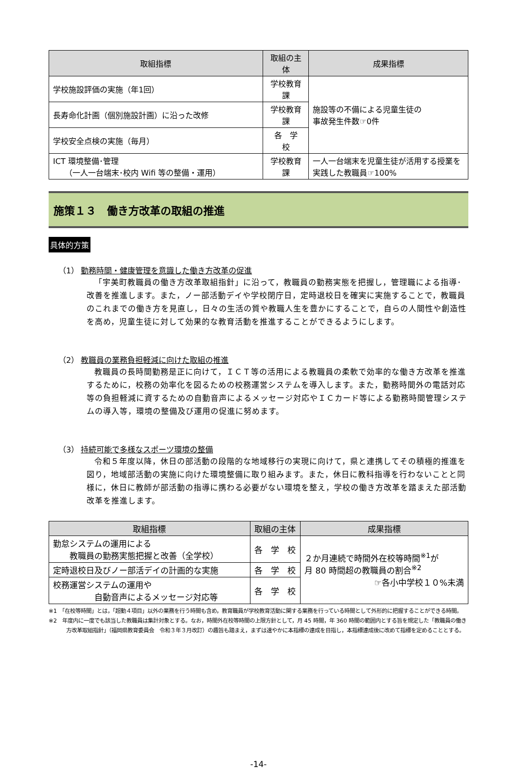| 取組指標 | 取組の主体 | 成果指標 |
| --- | --- | --- |
| 学校施設評価の実施（年1回） | 学校教育課 | 施設等の不備による児童生徒の 事故発生件数☞0件 |
| 長寿命化計画（個別施設計画）に沿った改修 | 学校教育課 | |
| 学校安全点検の実施（毎月） | 各 学 校 | |
| ICT 環境整備･管理 （一人一台端末･校内 Wifi 等の整備・運用） | 学校教育課 | 一人一台端末を児童生徒が活用する授業を実践した教職員☞100% |
施策１３　働き方改革の取組の推進
具体的方策
（1） 勤務時間・健康管理を意識した働き方改革の促進
「宇美町教職員の働き方改革取組指針」に沿って，教職員の勤務実態を把握し，管理職による指導･改善を推進します。また，ノー部活動デイや学校閉庁日，定時退校日を確実に実施することで，教職員のこれまでの働き方を見直し，日々の生活の質や教職人生を豊かにすることで，自らの人間性や創造性を高め，児童生徒に対して効果的な教育活動を推進することができるようにします。
（2） 教職員の業務負担軽減に向けた取組の推進
教職員の長時間勤務是正に向けて，ＩＣＴ等の活用による教職員の柔軟で効率的な働き方改革を推進するために，校務の効率化を図るための校務運営システムを導入します。また，勤務時間外の電話対応等の負担軽減に資するための自動音声によるメッセージ対応やＩＣカード等による勤務時間管理システムの導入等，環境の整備及び運用の促進に努めます。
（3） 持続可能で多様なスポーツ環境の整備
令和５年度以降，休日の部活動の段階的な地域移行の実現に向けて，県と連携してその積極的推進を図り，地域部活動の実施に向けた環境整備に取り組みます。また，休日に教科指導を行わないことと同様に，休日に教師が部活動の指導に携わる必要がない環境を整え，学校の働き方改革を踏まえた部活動改革を推進します。
| 取組指標 | 取組の主体 | 成果指標 |
| --- | --- | --- |
| 勤怠システムの運用による 教職員の勤務実態把握と改善（全学校） | 各 学 校 | ２か月連続で時間外在校等時間<sup>※1</sup>が 月 80 時間超の教職員の割合<sup>※2</sup> ☞各小中学校１０%未満 |
| 定時退校日及びノー部活デイの計画的な実施 | 各 学 校 | |
| 校務運営システムの運用や 自動音声によるメッセージ対応等 | 各 学 校 | |
※1　「在校等時間」とは，「超勤４項目」以外の業務を行う時間も含め，教育職員が学校教育活動に関する業務を行っている時間として外形的に把握することができる時間。
※2　年度内に一度でも該当した教職員は集計対象とする。なお，時間外在校等時間の上限方針として，月 45 時間，年 360 時間の範囲内とする旨を規定した「教職員の働き方改革取組指針」（福岡県教育委員会　令和３年３月改訂）の趣旨も踏まえ，まずは速やかに本指標の達成を目指し，本指標達成後に改めて指標を定めることとする。
-14-